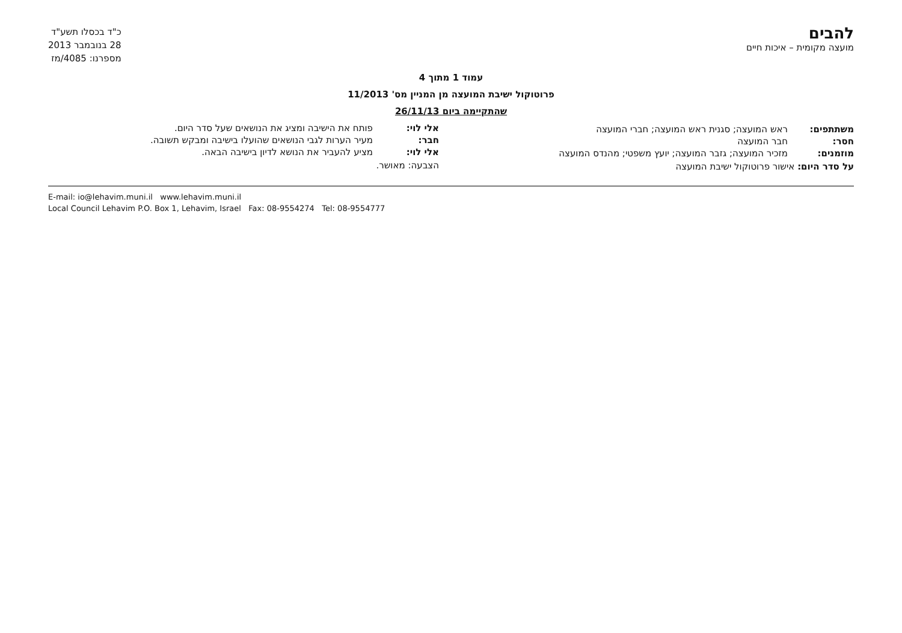להבים
מועצה מקומית – איכות חיים
כ"ד בכסלו תשע"ד
28 בנובמבר 2013
מספרנו: 4085/מז
עמוד 1 מתוך 4
פרוטוקול ישיבת המועצה מן המניין מס' 11/2013
שהתקיימה ביום 26/11/13
משתתפים: ראש המועצה; סגנית ראש המועצה; חברי המועצה
חסר: חבר המועצה
מוזמנים: מזכיר המועצה; גזבר המועצה; יועץ משפטי; מהנדס המועצה
על סדר היום: אישור פרוטוקול ישיבת המועצה
אלי לוי: פותח את הישיבה ומציג את הנושאים שעל סדר היום.
חבר: מעיר הערות לגבי הנושאים שהועלו בישיבה ומבקש תשובה.
אלי לוי: מציע להעביר את הנושא לדיון בישיבה הבאה.
הצבעה: מאושר.
E-mail: io@lehavim.muni.il www.lehavim.muni.il
Local Council Lehavim P.O. Box 1, Lehavim, Israel Fax: 08-9554274 Tel: 08-9554777